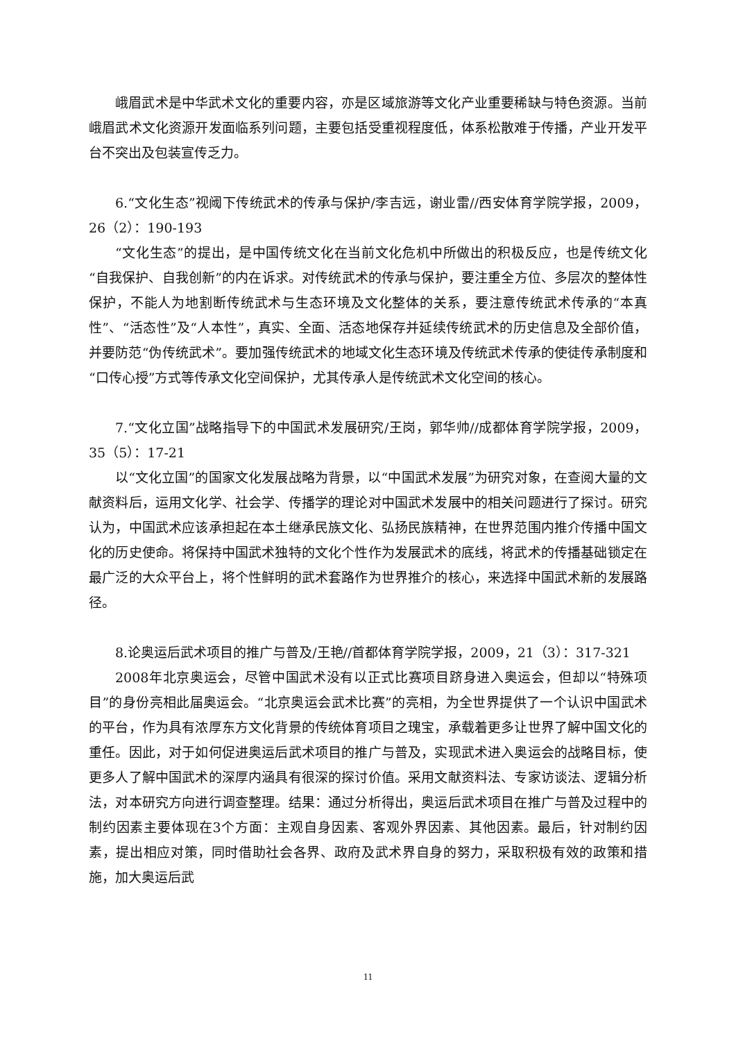峨眉武术是中华武术文化的重要内容，亦是区域旅游等文化产业重要稀缺与特色资源。当前峨眉武术文化资源开发面临系列问题，主要包括受重视程度低，体系松散难于传播，产业开发平台不突出及包装宣传乏力。
6.“文化生态”视阈下传统武术的传承与保护/李吉远，谢业雷//西安体育学院学报，2009，26（2）：190-193
“文化生态”的提出，是中国传统文化在当前文化危机中所做出的积极反应，也是传统文化“自我保护、自我创新”的内在诉求。对传统武术的传承与保护，要注重全方位、多层次的整体性保护，不能人为地割断传统武术与生态环境及文化整体的关系，要注意传统武术传承的“本真性”、“活态性”及“人本性”，真实、全面、活态地保存并延续传统武术的历史信息及全部价值，并要防范“伪传统武术”。要加强传统武术的地域文化生态环境及传统武术传承的使徒传承制度和“口传心授”方式等传承文化空间保护，尤其传承人是传统武术文化空间的核心。
7.“文化立国”战略指导下的中国武术发展研究/王岗，郭华帅//成都体育学院学报，2009，35（5）：17-21
以“文化立国”的国家文化发展战略为背景，以“中国武术发展”为研究对象，在查阅大量的文献资料后，运用文化学、社会学、传播学的理论对中国武术发展中的相关问题进行了探讨。研究认为，中国武术应该承担起在本土继承民族文化、弘扬民族精神，在世界范围内推介传播中国文化的历史使命。将保持中国武术独特的文化个性作为发展武术的底线，将武术的传播基础锁定在最广泛的大众平台上，将个性鲜明的武术套路作为世界推介的核心，来选择中国武术新的发展路径。
8.论奥运后武术项目的推广与普及/王艳//首都体育学院学报，2009，21（3）：317-321
2008年北京奥运会，尽管中国武术没有以正式比赛项目跻身进入奥运会，但却以“特殊项目”的身份亮相此届奥运会。“北京奥运会武术比赛”的亮相，为全世界提供了一个认识中国武术的平台，作为具有浓厚东方文化背景的传统体育项目之瑰宝，承载着更多让世界了解中国文化的重任。因此，对于如何促进奥运后武术项目的推广与普及，实现武术进入奥运会的战略目标，使更多人了解中国武术的深厚内涵具有很深的探讨价值。采用文献资料法、专家访谈法、逻辑分析法，对本研究方向进行调查整理。结果：通过分析得出，奥运后武术项目在推广与普及过程中的制约因素主要体现在3个方面：主观自身因素、客观外界因素、其他因素。最后，针对制约因素，提出相应对策，同时借助社会各界、政府及武术界自身的努力，采取积极有效的政策和措施，加大奥运后武
11